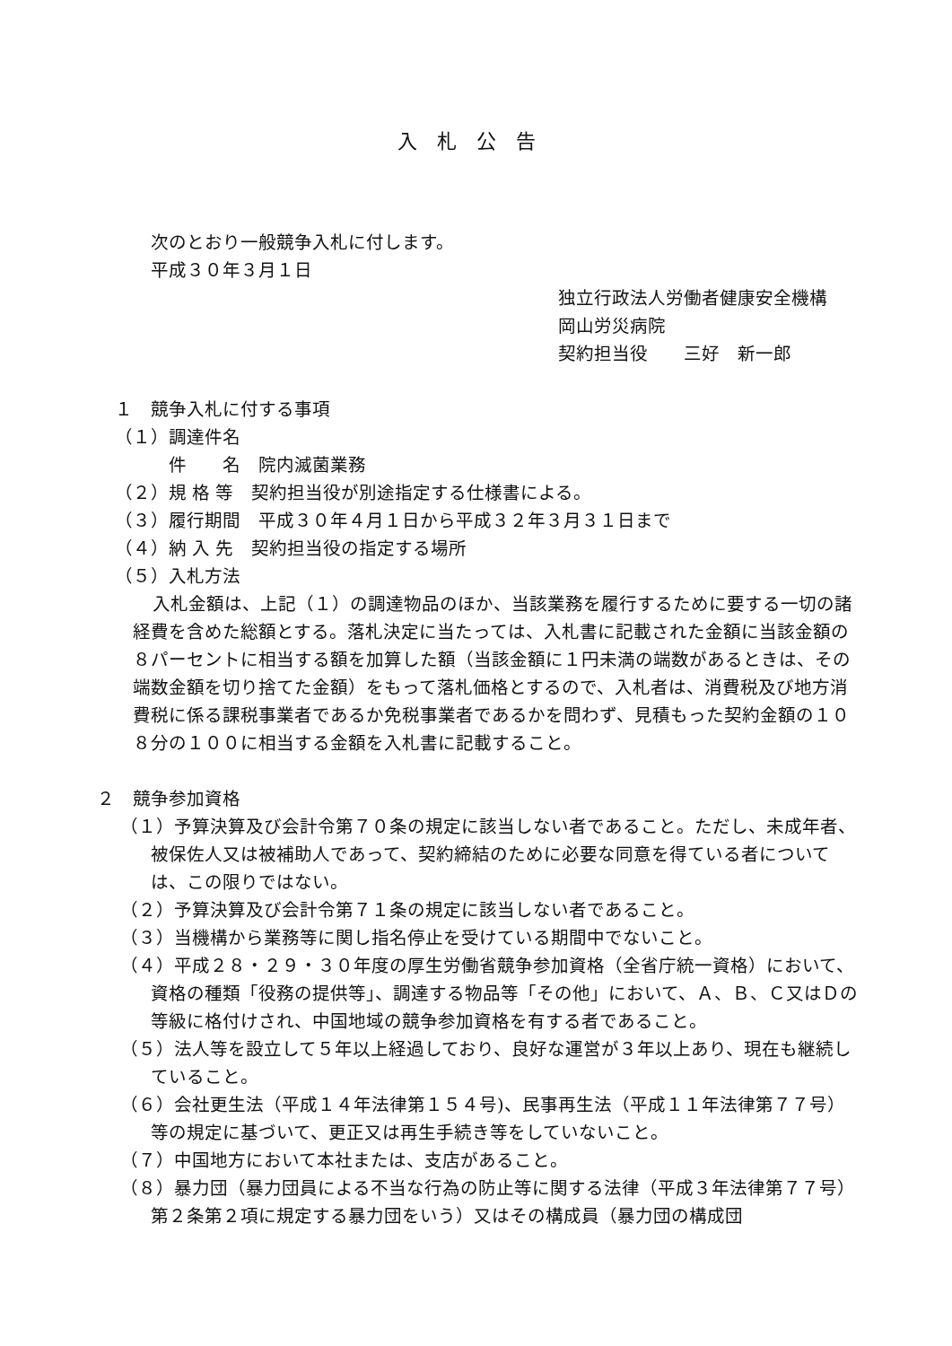入札公告
次のとおり一般競争入札に付します。
平成３０年３月１日
独立行政法人労働者健康安全機構
岡山労災病院
契約担当役　　三好　新一郎
１　競争入札に付する事項
（１）調達件名
　　　件　　名　院内滅菌業務
（２）規 格 等　契約担当役が別途指定する仕様書による。
（３）履行期間　平成３０年４月１日から平成３２年３月３１日まで
（４）納 入 先　契約担当役の指定する場所
（５）入札方法
入札金額は、上記（１）の調達物品のほか、当該業務を履行するために要する一切の諸経費を含めた総額とする。落札決定に当たっては、入札書に記載された金額に当該金額の８パーセントに相当する額を加算した額（当該金額に１円未満の端数があるときは、その端数金額を切り捨てた金額）をもって落札価格とするので、入札者は、消費税及び地方消費税に係る課税事業者であるか免税事業者であるかを問わず、見積もった契約金額の１０８分の１００に相当する金額を入札書に記載すること。
２　競争参加資格
（１）予算決算及び会計令第７０条の規定に該当しない者であること。ただし、未成年者、被保佐人又は被補助人であって、契約締結のために必要な同意を得ている者については、この限りではない。
（２）予算決算及び会計令第７１条の規定に該当しない者であること。
（３）当機構から業務等に関し指名停止を受けている期間中でないこと。
（４）平成２８・２９・３０年度の厚生労働省競争参加資格（全省庁統一資格）において、資格の種類「役務の提供等」、調達する物品等「その他」において、Ａ、Ｂ、Ｃ又はＤの等級に格付けされ、中国地域の競争参加資格を有する者であること。
（５）法人等を設立して５年以上経過しており、良好な運営が３年以上あり、現在も継続していること。
（６）会社更生法（平成１４年法律第１５４号)、民事再生法（平成１１年法律第７７号）等の規定に基づいて、更正又は再生手続き等をしていないこと。
（７）中国地方において本社または、支店があること。
（８）暴力団（暴力団員による不当な行為の防止等に関する法律（平成３年法律第７７号）第２条第２項に規定する暴力団をいう）又はその構成員（暴力団の構成団